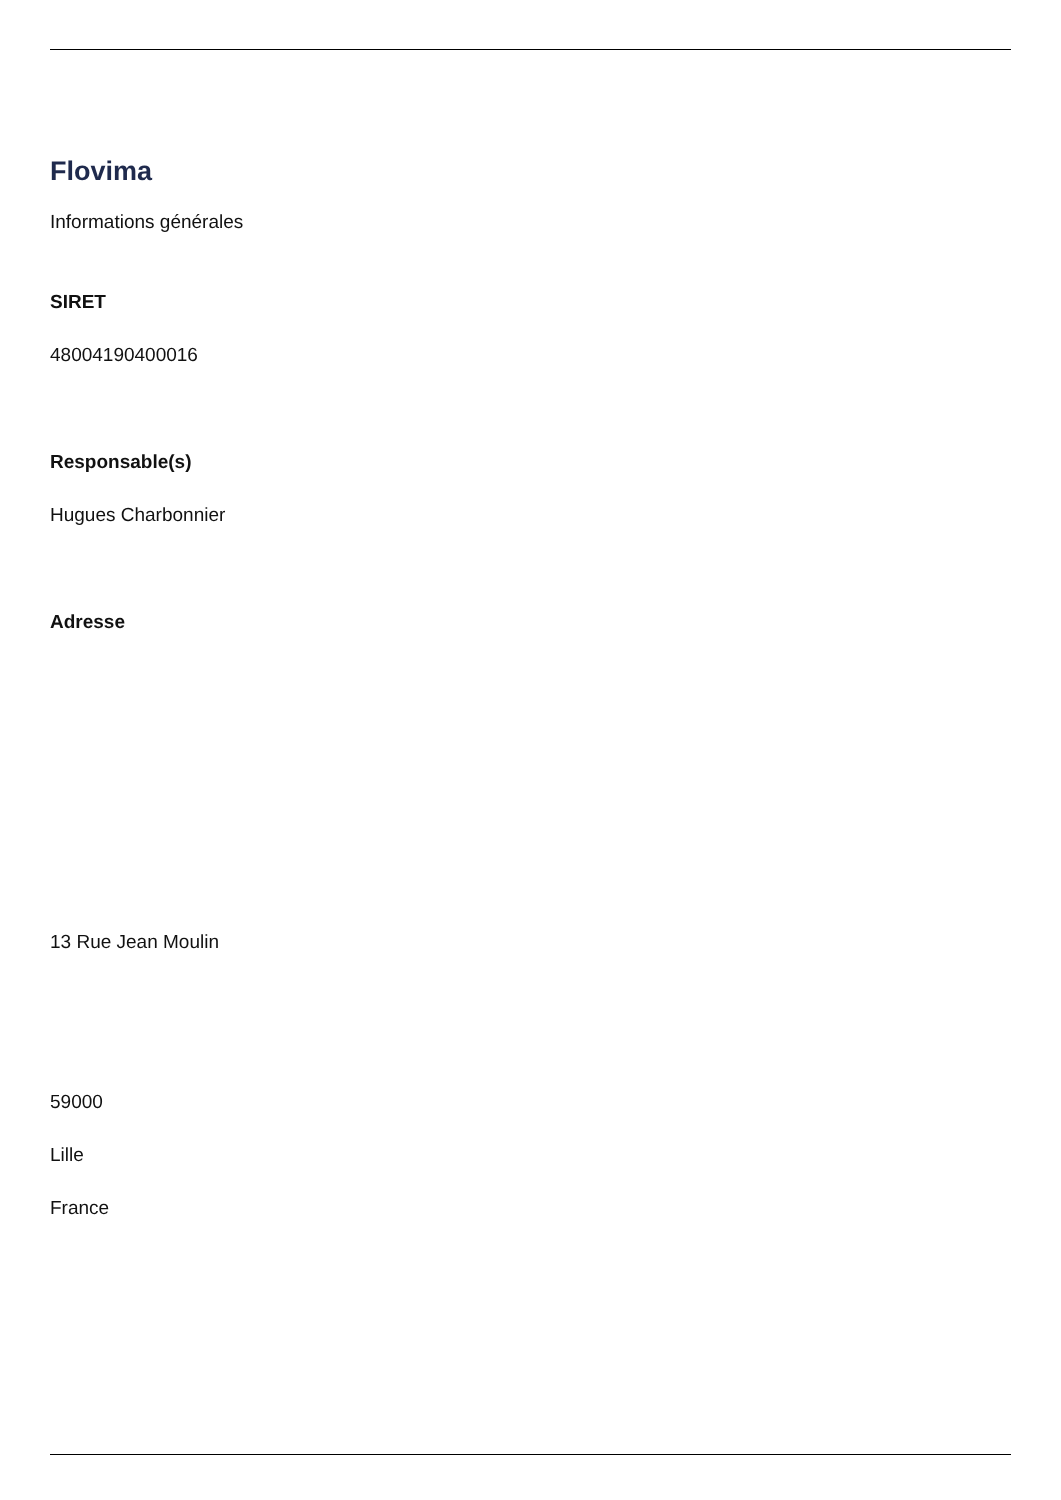Flovima
Informations générales
SIRET
48004190400016
Responsable(s)
Hugues Charbonnier
Adresse
13 Rue Jean Moulin
59000
Lille
France